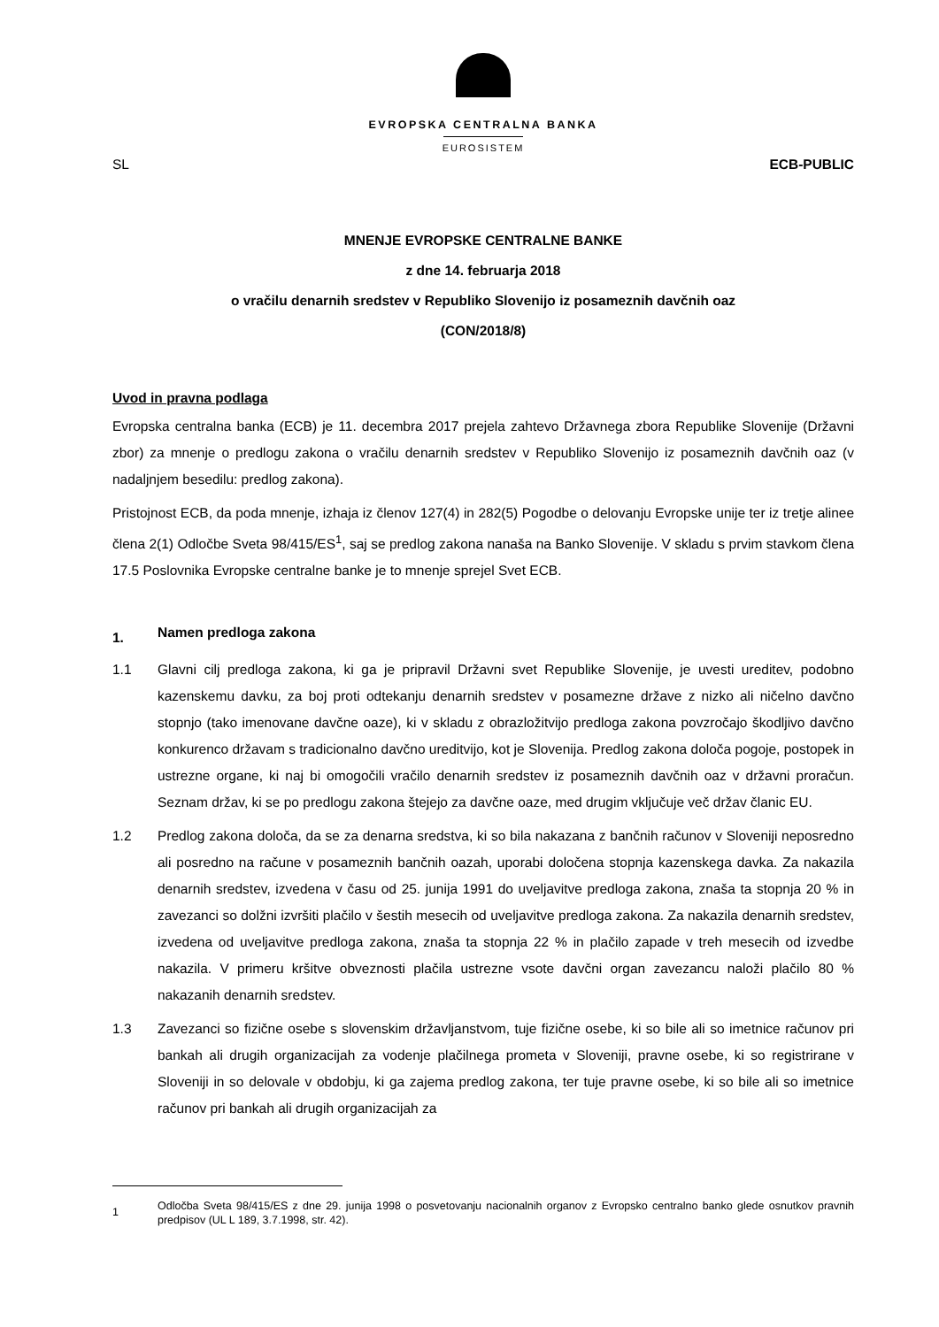EVROPSKA CENTRALNA BANKA
EUROSISTEM
SL ECB-PUBLIC
MNENJE EVROPSKE CENTRALNE BANKE
z dne 14. februarja 2018
o vračilu denarnih sredstev v Republiko Slovenijo iz posameznih davčnih oaz
(CON/2018/8)
Uvod in pravna podlaga
Evropska centralna banka (ECB) je 11. decembra 2017 prejela zahtevo Državnega zbora Republike Slovenije (Državni zbor) za mnenje o predlogu zakona o vračilu denarnih sredstev v Republiko Slovenijo iz posameznih davčnih oaz (v nadaljnjem besedilu: predlog zakona).
Pristojnost ECB, da poda mnenje, izhaja iz členov 127(4) in 282(5) Pogodbe o delovanju Evropske unije ter iz tretje alinee člena 2(1) Odločbe Sveta 98/415/ES<sup>1</sup>, saj se predlog zakona nanaša na Banko Slovenije. V skladu s prvim stavkom člena 17.5 Poslovnika Evropske centralne banke je to mnenje sprejel Svet ECB.
1. Namen predloga zakona
1.1 Glavni cilj predloga zakona, ki ga je pripravil Državni svet Republike Slovenije, je uvesti ureditev, podobno kazenskemu davku, za boj proti odtekanju denarnih sredstev v posamezne države z nizko ali ničelno davčno stopnjo (tako imenovane davčne oaze), ki v skladu z obrazložitvijo predloga zakona povzročajo škodljivo davčno konkurenco državam s tradicionalno davčno ureditvijo, kot je Slovenija. Predlog zakona določa pogoje, postopek in ustrezne organe, ki naj bi omogočili vračilo denarnih sredstev iz posameznih davčnih oaz v državni proračun. Seznam držav, ki se po predlogu zakona štejejo za davčne oaze, med drugim vključuje več držav članic EU.
1.2 Predlog zakona določa, da se za denarna sredstva, ki so bila nakazana z bančnih računov v Sloveniji neposredno ali posredno na račune v posameznih bančnih oazah, uporabi določena stopnja kazenskega davka. Za nakazila denarnih sredstev, izvedena v času od 25. junija 1991 do uveljavitve predloga zakona, znaša ta stopnja 20 % in zavezanci so dolžni izvršiti plačilo v šestih mesecih od uveljavitve predloga zakona. Za nakazila denarnih sredstev, izvedena od uveljavitve predloga zakona, znaša ta stopnja 22 % in plačilo zapade v treh mesecih od izvedbe nakazila. V primeru kršitve obveznosti plačila ustrezne vsote davčni organ zavezancu naloži plačilo 80 % nakazanih denarnih sredstev.
1.3 Zavezanci so fizične osebe s slovenskim državljanstvom, tuje fizične osebe, ki so bile ali so imetnice računov pri bankah ali drugih organizacijah za vodenje plačilnega prometa v Sloveniji, pravne osebe, ki so registrirane v Sloveniji in so delovale v obdobju, ki ga zajema predlog zakona, ter tuje pravne osebe, ki so bile ali so imetnice računov pri bankah ali drugih organizacijah za
1
Odločba Sveta 98/415/ES z dne 29. junija 1998 o posvetovanju nacionalnih organov z Evropsko centralno banko glede osnutkov pravnih predpisov (UL L 189, 3.7.1998, str. 42).